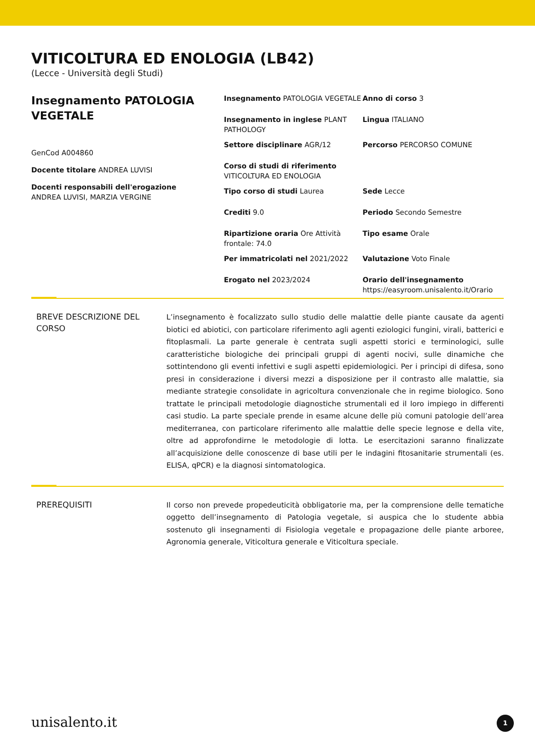VITICOLTURA ED ENOLOGIA (LB42)
(Lecce - Università degli Studi)
Insegnamento PATOLOGIA VEGETALE
GenCod A004860
Docente titolare ANDREA LUVISI
Docenti responsabili dell'erogazione
ANDREA LUVISI, MARZIA VERGINE
Insegnamento PATOLOGIA VEGETALE
Anno di corso 3
Insegnamento in inglese PLANT PATHOLOGY
Lingua ITALIANO
Settore disciplinare AGR/12
Percorso PERCORSO COMUNE
Corso di studi di riferimento VITICOLTURA ED ENOLOGIA
Tipo corso di studi Laurea
Sede Lecce
Crediti 9.0
Periodo Secondo Semestre
Ripartizione oraria Ore Attività frontale: 74.0
Tipo esame Orale
Per immatricolati nel 2021/2022
Valutazione Voto Finale
Erogato nel 2023/2024
Orario dell'insegnamento
https://easyroom.unisalento.it/Orario
BREVE DESCRIZIONE DEL CORSO
L’insegnamento è focalizzato sullo studio delle malattie delle piante causate da agenti biotici ed abiotici, con particolare riferimento agli agenti eziologici fungini, virali, batterici e fitoplasmali. La parte generale è centrata sugli aspetti storici e terminologici, sulle caratteristiche biologiche dei principali gruppi di agenti nocivi, sulle dinamiche che sottintendono gli eventi infettivi e sugli aspetti epidemiologici. Per i principi di difesa, sono presi in considerazione i diversi mezzi a disposizione per il contrasto alle malattie, sia mediante strategie consolidate in agricoltura convenzionale che in regime biologico. Sono trattate le principali metodologie diagnostiche strumentali ed il loro impiego in differenti casi studio. La parte speciale prende in esame alcune delle più comuni patologie dell’area mediterranea, con particolare riferimento alle malattie delle specie legnose e della vite, oltre ad approfondirne le metodologie di lotta. Le esercitazioni saranno finalizzate all’acquisizione delle conoscenze di base utili per le indagini fitosanitarie strumentali (es. ELISA, qPCR) e la diagnosi sintomatologica.
PREREQUISITI
Il corso non prevede propedeuticità obbligatorie ma, per la comprensione delle tematiche oggetto dell’insegnamento di Patologia vegetale, si auspica che lo studente abbia sostenuto gli insegnamenti di Fisiologia vegetale e propagazione delle piante arboree, Agronomia generale, Viticoltura generale e Viticoltura speciale.
unisalento.it 1